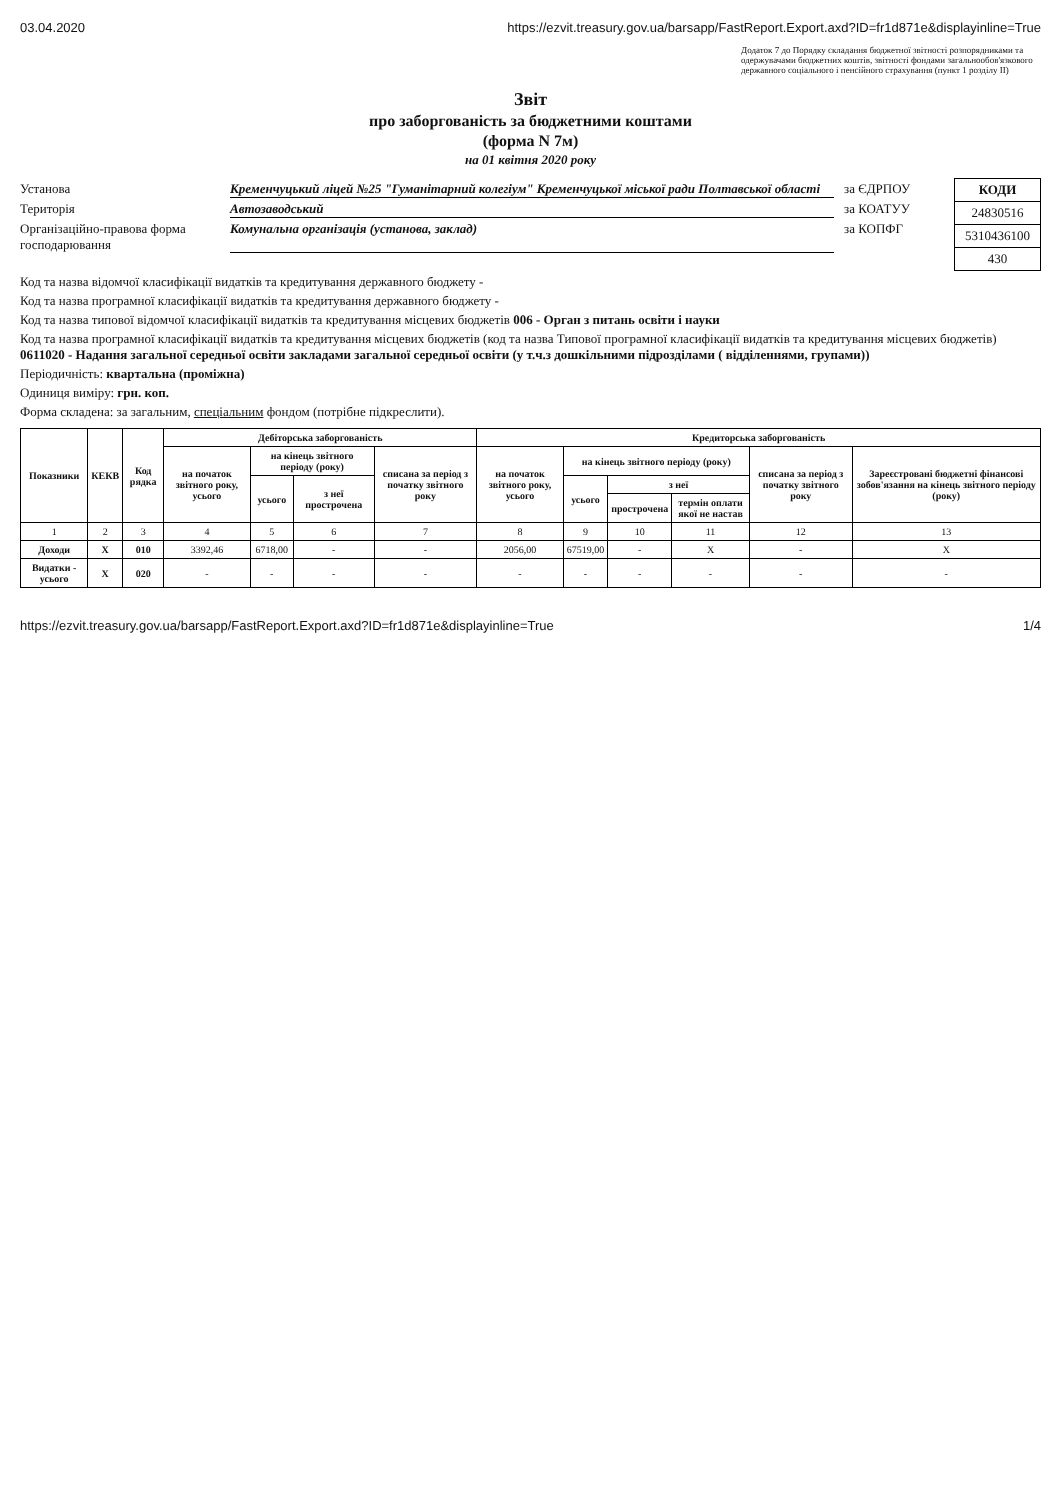03.04.2020 https://ezvit.treasury.gov.ua/barsapp/FastReport.Export.axd?ID=fr1d871e&displayinline=True
Додаток 7 до Порядку складання бюджетної звітності розпорядниками та одержувачами бюджетних коштів, звітності фондами загальнообов'язкового державного соціального і пенсійного страхування (пункт 1 розділу II)
Звіт
про заборгованість за бюджетними коштами
(форма N 7м)
на 01 квітня 2020 року
Установа Кременчуцький ліцей №25 "Гуманітарний колегіум" Кременчуцької міської ради Полтавської області за ЄДРПОУ
Територія Автозаводський за КОАТУУ
Організаційно-правова форма господарювання Комунальна організація (установа, заклад) за КОПФГ
| КОДИ |
| --- |
| 24830516 |
| 5310436100 |
| 430 |
Код та назва відомчої класифікації видатків та кредитування державного бюджету -
Код та назва програмної класифікації видатків та кредитування державного бюджету -
Код та назва типової відомчої класифікації видатків та кредитування місцевих бюджетів 006 - Орган з питань освіти і науки
Код та назва програмної класифікації видатків та кредитування місцевих бюджетів (код та назва Типової програмної класифікації видатків та кредитування місцевих бюджетів) 0611020 - Надання загальної середньої освіти закладами загальної середньої освіти (у т.ч.з дошкільними підрозділами ( відділеннями, групами))
Періодичність: квартальна (проміжна)
Одиниця виміру: грн. коп.
Форма складена: за загальним, спеціальним фондом (потрібне підкреслити).
| Показники | КЕКВ | Код рядка | Дебіторська заборгованість | | | | Кредиторська заборгованість | | | | | |
| --- | --- | --- | --- | --- | --- | --- | --- | --- | --- | --- | --- | --- |
| | | | на початок звітного року, усього | на кінець звітного періоду (року) | | списана за період з початку звітного року | на початок звітного року, усього | на кінець звітного періоду (року) | | | списана за період з початку звітного року | Зареєстровані бюджетні фінансові зобов'язання на кінець звітного періоду (року) |
| | | | | усього | з неї прострочена | | | усього | з неї | | | |
| | | | | | | | | | прострочена | термін оплати якої не настав | | |
| 1 | 2 | 3 | 4 | 5 | 6 | 7 | 8 | 9 | 10 | 11 | 12 | 13 |
| Доходи | X | 010 | 3392,46 | 6718,00 | - | - | 2056,00 | 67519,00 | - | X | - | X |
| Видатки - усього | X | 020 | - | - | - | - | - | - | - | - | - | - |
https://ezvit.treasury.gov.ua/barsapp/FastReport.Export.axd?ID=fr1d871e&displayinline=True 1/4